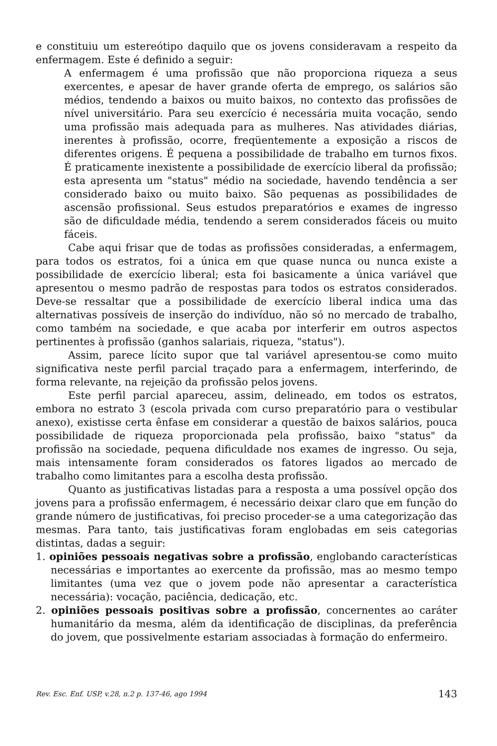e constituiu um estereótipo daquilo que os jovens consideravam a respeito da enfermagem. Este é definido a seguir:
A enfermagem é uma profissão que não proporciona riqueza a seus exercentes, e apesar de haver grande oferta de emprego, os salários são médios, tendendo a baixos ou muito baixos, no contexto das profissões de nível universitário. Para seu exercício é necessária muita vocação, sendo uma profissão mais adequada para as mulheres. Nas atividades diárias, inerentes à profissão, ocorre, freqüentemente a exposição a riscos de diferentes origens. É pequena a possibilidade de trabalho em turnos fixos. É praticamente inexistente a possibilidade de exercício liberal da profissão; esta apresenta um "status" médio na sociedade, havendo tendência a ser considerado baixo ou muito baixo. São pequenas as possibilidades de ascensão profissional. Seus estudos preparatórios e exames de ingresso são de dificuldade média, tendendo a serem considerados fáceis ou muito fáceis.
Cabe aqui frisar que de todas as profissões consideradas, a enfermagem, para todos os estratos, foi a única em que quase nunca ou nunca existe a possibilidade de exercício liberal; esta foi basicamente a única variável que apresentou o mesmo padrão de respostas para todos os estratos considerados. Deve-se ressaltar que a possibilidade de exercício liberal indica uma das alternativas possíveis de inserção do indivíduo, não só no mercado de trabalho, como também na sociedade, e que acaba por interferir em outros aspectos pertinentes à profissão (ganhos salariais, riqueza, "status").
Assim, parece lícito supor que tal variável apresentou-se como muito significativa neste perfil parcial traçado para a enfermagem, interferindo, de forma relevante, na rejeição da profissão pelos jovens.
Este perfil parcial apareceu, assim, delineado, em todos os estratos, embora no estrato 3 (escola privada com curso preparatório para o vestibular anexo), existisse certa ênfase em considerar a questão de baixos salários, pouca possibilidade de riqueza proporcionada pela profissão, baixo "status" da profissão na sociedade, pequena dificuldade nos exames de ingresso. Ou seja, mais intensamente foram considerados os fatores ligados ao mercado de trabalho como limitantes para a escolha desta profissão.
Quanto as justificativas listadas para a resposta a uma possível opção dos jovens para a profissão enfermagem, é necessário deixar claro que em função do grande número de justificativas, foi preciso proceder-se a uma categorização das mesmas. Para tanto, tais justificativas foram englobadas em seis categorias distintas, dadas a seguir:
1. opiniões pessoais negativas sobre a profissão, englobando características necessárias e importantes ao exercente da profissão, mas ao mesmo tempo limitantes (uma vez que o jovem pode não apresentar a característica necessária): vocação, paciência, dedicação, etc.
2. opiniões pessoais positivas sobre a profissão, concernentes ao caráter humanitário da mesma, além da identificação de disciplinas, da preferência do jovem, que possivelmente estariam associadas à formação do enfermeiro.
Rev. Esc. Enf. USP, v.28, n.2 p. 137-46, ago 1994 143